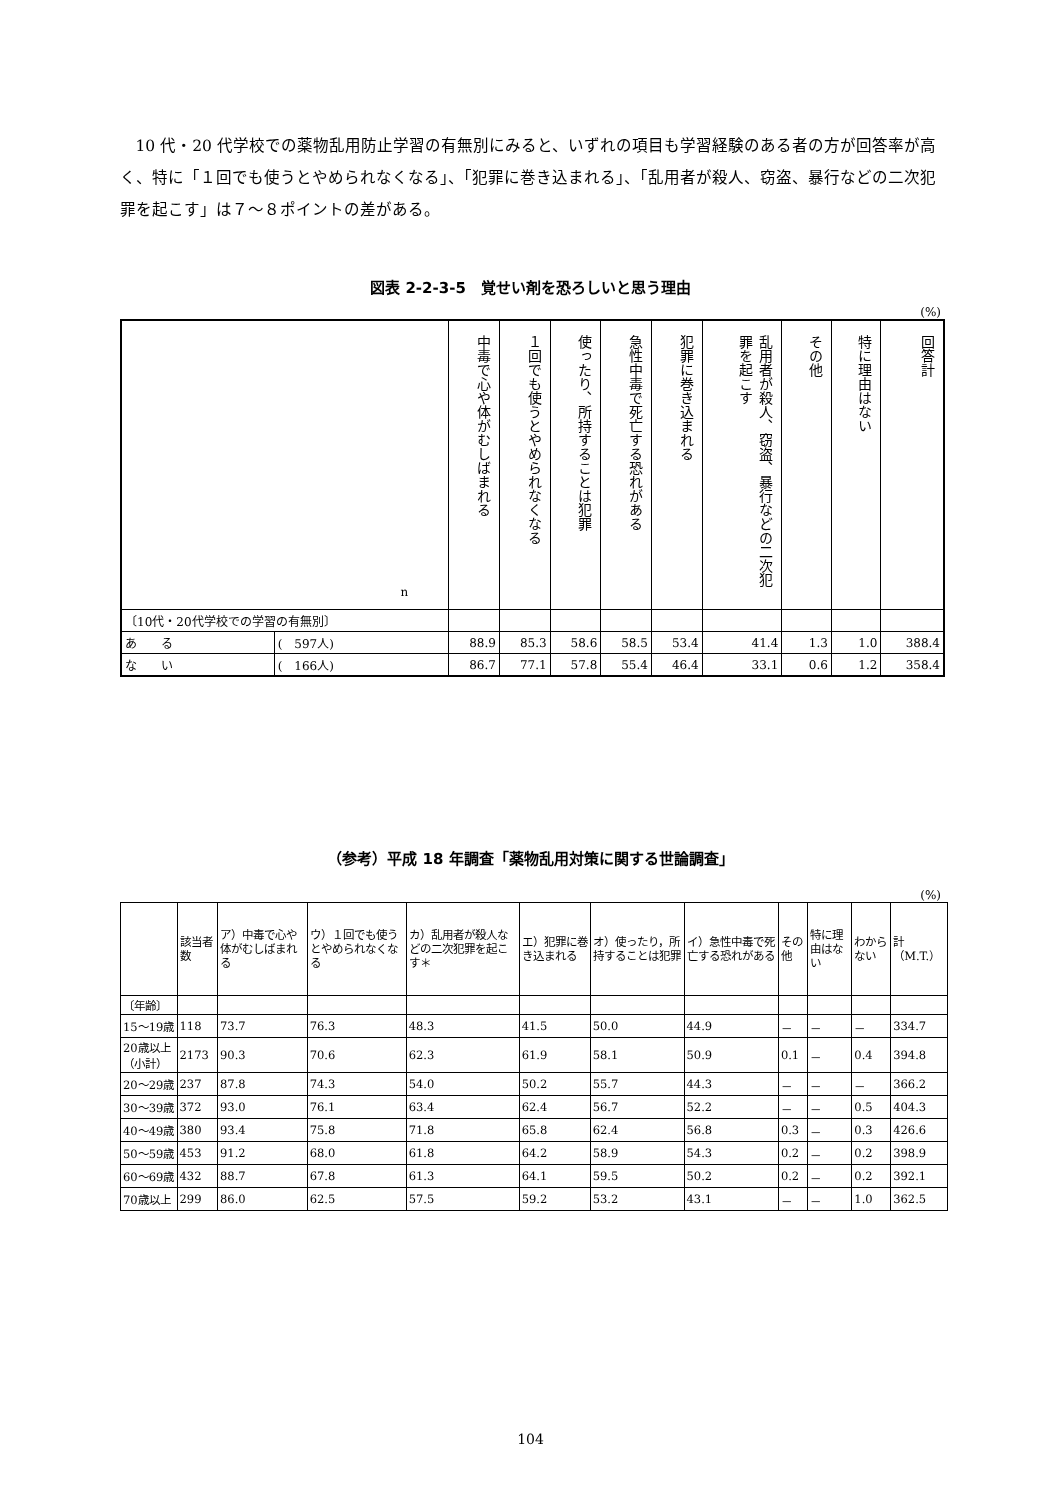10 代・20 代学校での薬物乱用防止学習の有無別にみると、いずれの項目も学習経験のある者の方が回答率が高く、特に「１回でも使うとやめられなくなる」、「犯罪に巻き込まれる」、「乱用者が殺人、窃盗、暴行などの二次犯罪を起こす」は７～８ポイントの差がある。
図表 2-2-3-5　覚せい剤を恐ろしいと思う理由
(%)
| n | | 中毒で心や体がむしばまれる | １回でも使うとやめられなくなる | 使ったり、所持することは犯罪 | 急性中毒で死亡する恐れがある | 犯罪に巻き込まれる | 乱用者が殺人、窃盗、暴行などの二次犯罪を起こす | その他 | 特に理由はない | 回答計 |
| --- | --- | --- | --- | --- | --- | --- | --- | --- | --- | --- |
| 〔10代・20代学校での学習の有無別〕 | | | | | | | | | | |
| あ る | ( 597人) | 88.9 | 85.3 | 58.6 | 58.5 | 53.4 | 41.4 | 1.3 | 1.0 | 388.4 |
| な い | ( 166人) | 86.7 | 77.1 | 57.8 | 55.4 | 46.4 | 33.1 | 0.6 | 1.2 | 358.4 |
（参考）平成 18 年調査「薬物乱用対策に関する世論調査」
(%)
| | 該当者数 | ア）中毒で心や体がむしばまれる | ウ）１回でも使うとやめられなくなる | カ）乱用者が殺人などの二次犯罪を起こす＊ | エ）犯罪に巻き込まれる | オ）使ったり，所持することは犯罪 | イ）急性中毒で死亡する恐れがある | その他 | 特に理由はない | わからない | 計（M.T.） |
| --- | --- | --- | --- | --- | --- | --- | --- | --- | --- | --- | --- |
| 〔年齢〕 | | | | | | | | | | | |
| 15～19歳 | 118 | 73.7 | 76.3 | 48.3 | 41.5 | 50.0 | 44.9 | － | － | － | 334.7 |
| 20歳以上（小計） | 2173 | 90.3 | 70.6 | 62.3 | 61.9 | 58.1 | 50.9 | 0.1 | － | 0.4 | 394.8 |
| 20～29歳 | 237 | 87.8 | 74.3 | 54.0 | 50.2 | 55.7 | 44.3 | － | － | － | 366.2 |
| 30～39歳 | 372 | 93.0 | 76.1 | 63.4 | 62.4 | 56.7 | 52.2 | － | － | 0.5 | 404.3 |
| 40～49歳 | 380 | 93.4 | 75.8 | 71.8 | 65.8 | 62.4 | 56.8 | 0.3 | － | 0.3 | 426.6 |
| 50～59歳 | 453 | 91.2 | 68.0 | 61.8 | 64.2 | 58.9 | 54.3 | 0.2 | － | 0.2 | 398.9 |
| 60～69歳 | 432 | 88.7 | 67.8 | 61.3 | 64.1 | 59.5 | 50.2 | 0.2 | － | 0.2 | 392.1 |
| 70歳以上 | 299 | 86.0 | 62.5 | 57.5 | 59.2 | 53.2 | 43.1 | － | － | 1.0 | 362.5 |
104